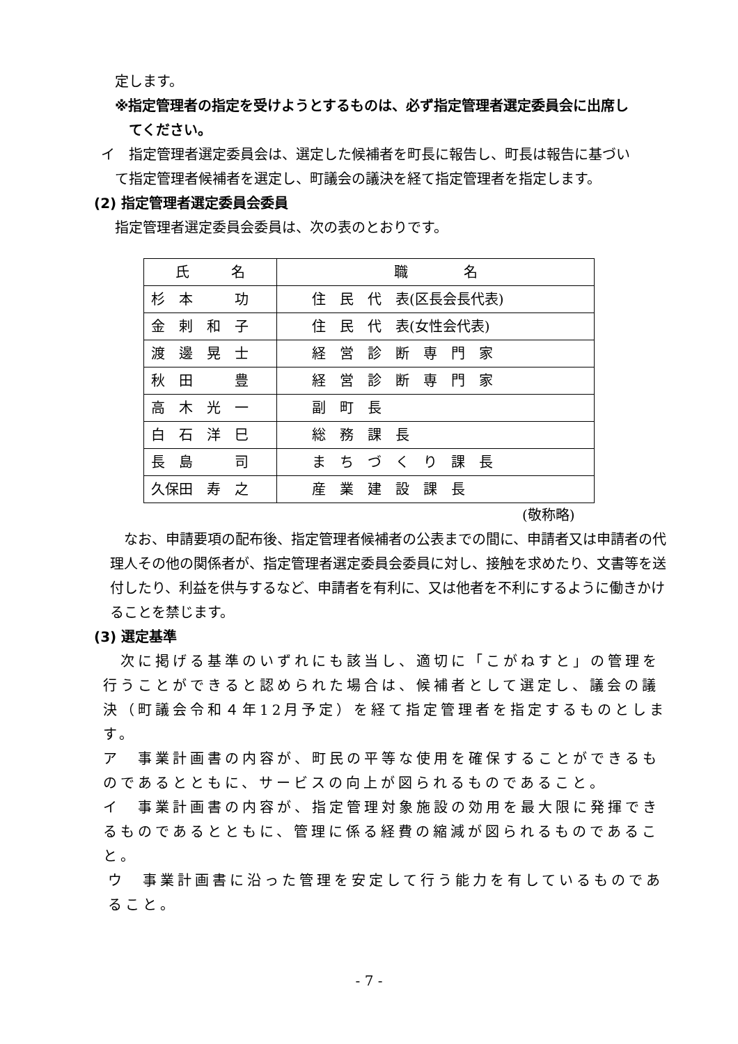定します。
※指定管理者の指定を受けようとするものは、必ず指定管理者選定委員会に出席し
てください。
イ　指定管理者選定委員会は、選定した候補者を町長に報告し、町長は報告に基づい
て指定管理者候補者を選定し、町議会の議決を経て指定管理者を指定します。
(2) 指定管理者選定委員会委員
指定管理者選定委員会委員は、次の表のとおりです。
| 氏 名 | 職 名 |
| 杉 本 功 | 住 民 代 表(区長会長代表) |
| 金 剌 和 子 | 住 民 代 表(女性会代表) |
| 渡 邊 晃 士 | 経 営 診 断 専 門 家 |
| 秋 田 豊 | 経 営 診 断 専 門 家 |
| 高 木 光 一 | 副 町 長 |
| 白 石 洋 巳 | 総 務 課 長 |
| 長 島 司 | ま ち づ く り 課 長 |
| 久保田 寿 之 | 産 業 建 設 課 長 |
(敬称略)
　なお、申請要項の配布後、指定管理者候補者の公表までの間に、申請者又は申請者の代理人その他の関係者が、指定管理者選定委員会委員に対し、接触を求めたり、文書等を送付したり、利益を供与するなど、申請者を有利に、又は他者を不利にするように働きかけることを禁じます。
(3) 選定基準
　次に掲げる基準のいずれにも該当し、適切に「こがねすと」の管理を行うことができると認められた場合は、候補者として選定し、議会の議決（町議会令和４年12月予定）を経て指定管理者を指定するものとします。
ア　事業計画書の内容が、町民の平等な使用を確保することができるものであるとともに、サービスの向上が図られるものであること。
イ　事業計画書の内容が、指定管理対象施設の効用を最大限に発揮できるものであるとともに、管理に係る経費の縮減が図られるものであること。
ウ　事業計画書に沿った管理を安定して行う能力を有しているものであること。
- 7 -